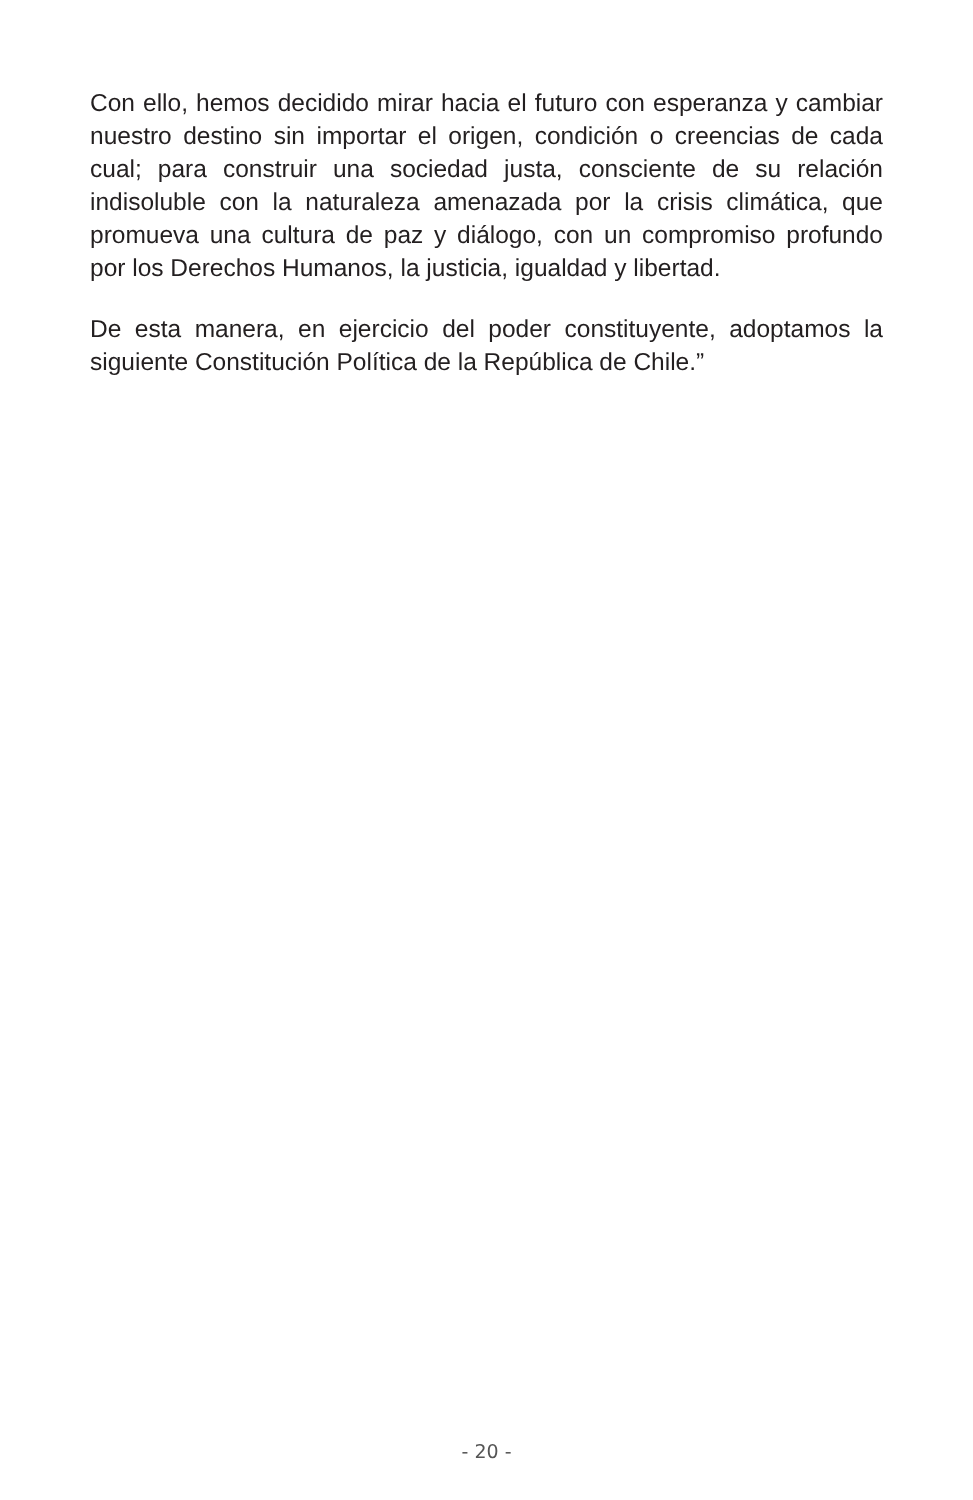Con ello, hemos decidido mirar hacia el futuro con esperanza y cambiar nuestro destino sin importar el origen, condición o creencias de cada cual; para construir una sociedad justa, consciente de su relación indisoluble con la naturaleza amenazada por la crisis climática, que promueva una cultura de paz y diálogo, con un compromiso profundo por los Derechos Humanos, la justicia, igualdad y libertad.
De esta manera, en ejercicio del poder constituyente, adoptamos la siguiente Constitución Política de la República de Chile.”
- 20 -